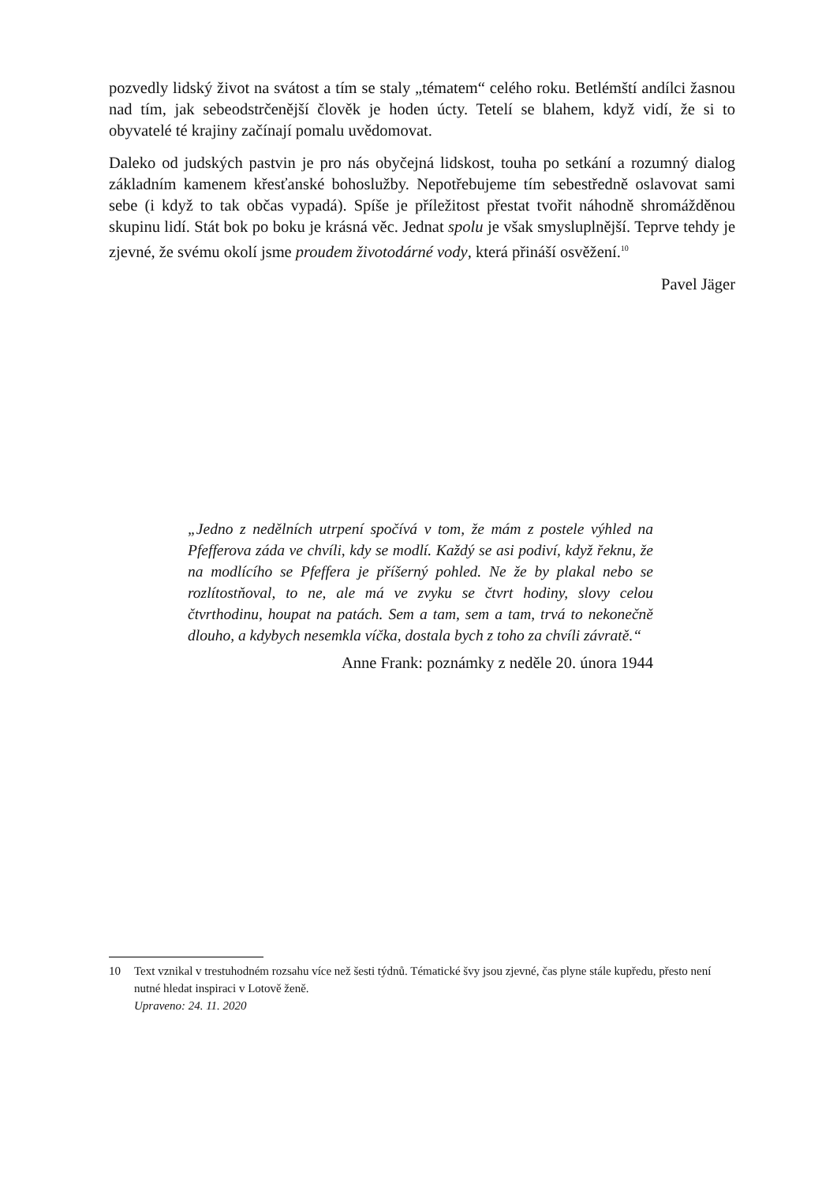pozvedly lidský život na svátost a tím se staly „tématem“ celého roku. Betlémští andílci žasnou nad tím, jak sebeodstrčenější člověk je hoden úcty. Tetelí se blahem, když vidí, že si to obyvatelé té krajiny začínají pomalu uvědomovat.
Daleko od judských pastvin je pro nás obyčejná lidskost, touha po setkání a rozumný dialog základním kamenem křesťanské bohoslužby. Nepotřebujeme tím sebestředně oslavovat sami sebe (i když to tak občas vypadá). Spíše je příležitost přestat tvořit náhodně shromážděnou skupinu lidí. Stát bok po boku je krásná věc. Jednat spolu je však smysluplnější. Teprve tehdy je zjevné, že svému okolí jsme proudem životodárné vody, která přináší osvěžení.<sup>10</sup>
Pavel Jäger
„Jedno z nedělních utrpení spočívá v tom, že mám z postele výhled na Pfefferova záda ve chvíli, kdy se modlí. Každý se asi podiví, když řeknu, že na modlícího se Pfeffera je příšerný pohled. Ne že by plakal nebo se rozlítostňoval, to ne, ale má ve zvyku se čtvrt hodiny, slovy celou čtvrthodinu, houpat na patách. Sem a tam, sem a tam, trvá to nekonečně dlouho, a kdybych nesemkla víčka, dostala bych z toho za chvíli závratě.“
Anne Frank: poznámky z neděle 20. února 1944
10 Text vznikal v trestuhodném rozsahu více než šesti týdnů. Tématické švy jsou zjevné, čas plyne stále kupředu, přesto není nutné hledat inspiraci v Lotově ženě.
Upraveno: 24. 11. 2020